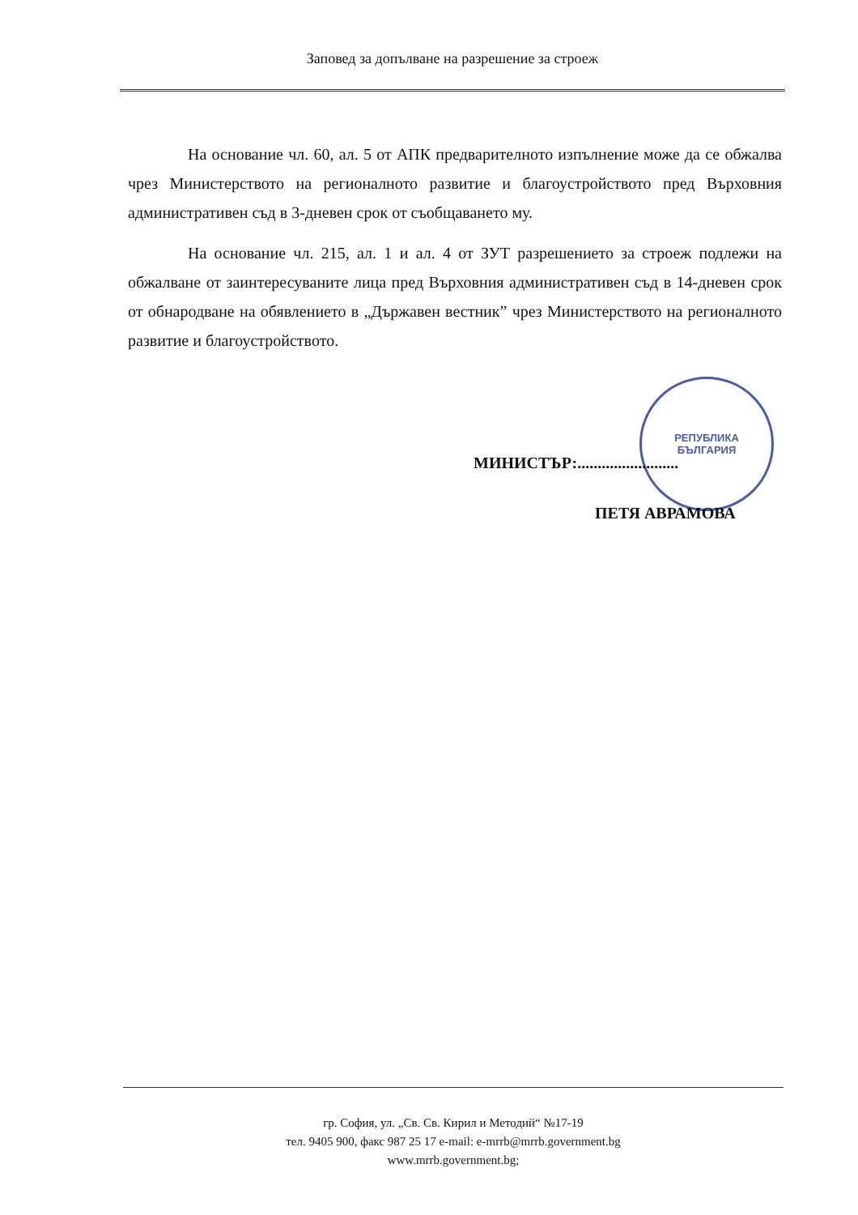Заповед за допълване на разрешение за строеж
На основание чл. 60, ал. 5 от АПК предварителното изпълнение може да се обжалва чрез Министерството на регионалното развитие и благоустройството пред Върховния административен съд в 3-дневен срок от съобщаването му.
На основание чл. 215, ал. 1 и ал. 4 от ЗУТ разрешението за строеж подлежи на обжалване от заинтересуваните лица пред Върховния административен съд в 14-дневен срок от обнародване на обявлението в „Държавен вестник” чрез Министерството на регионалното развитие и благоустройството.
РЕПУБЛИКА
БЪЛГАРИЯ
МИНИСТЪР:.........................
ПЕТЯ АВРАМОВА
гр. София, ул. „Св. Св. Кирил и Методий“ №17-19
тел. 9405 900, факс 987 25 17 e-mail: e-mrrb@mrrb.government.bg
www.mrrb.government.bg;